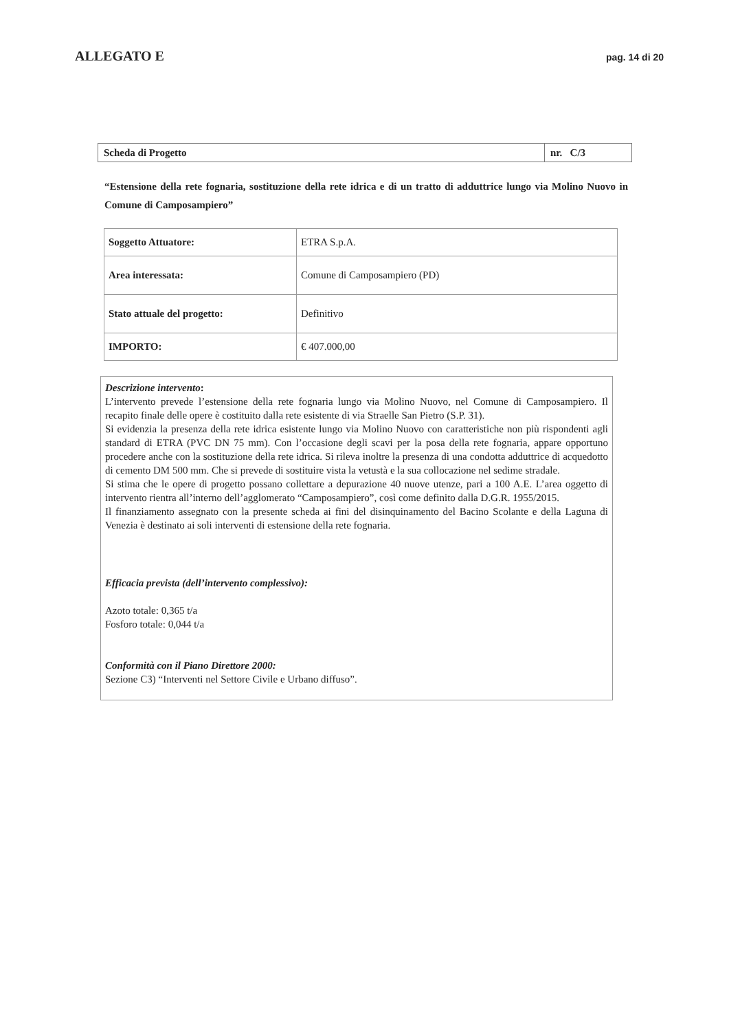ALLEGATO E pag. 14 di 20
| Scheda di Progetto | nr. C/3 |
“Estensione della rete fognaria, sostituzione della rete idrica e di un tratto di adduttrice lungo via Molino Nuovo in Comune di Camposampiero”
| Soggetto Attuatore: | ETRA S.p.A. |
| Area interessata: | Comune di Camposampiero (PD) |
| Stato attuale del progetto: | Definitivo |
| IMPORTO: | € 407.000,00 |
Descrizione intervento:
L’intervento prevede l’estensione della rete fognaria lungo via Molino Nuovo, nel Comune di Camposampiero. Il recapito finale delle opere è costituito dalla rete esistente di via Straelle San Pietro (S.P. 31).
Si evidenzia la presenza della rete idrica esistente lungo via Molino Nuovo con caratteristiche non più rispondenti agli standard di ETRA (PVC DN 75 mm). Con l’occasione degli scavi per la posa della rete fognaria, appare opportuno procedere anche con la sostituzione della rete idrica. Si rileva inoltre la presenza di una condotta adduttrice di acquedotto di cemento DM 500 mm. Che si prevede di sostituire vista la vetustà e la sua collocazione nel sedime stradale.
Si stima che le opere di progetto possano collettare a depurazione 40 nuove utenze, pari a 100 A.E. L’area oggetto di intervento rientra all’interno dell’agglomerato “Camposampiero”, così come definito dalla D.G.R. 1955/2015.
Il finanziamento assegnato con la presente scheda ai fini del disinquinamento del Bacino Scolante e della Laguna di Venezia è destinato ai soli interventi di estensione della rete fognaria.
Efficacia prevista (dell’intervento complessivo):
Azoto totale: 0,365 t/a
Fosforo totale: 0,044 t/a
Conformità con il Piano Direttore 2000:
Sezione C3) “Interventi nel Settore Civile e Urbano diffuso”.